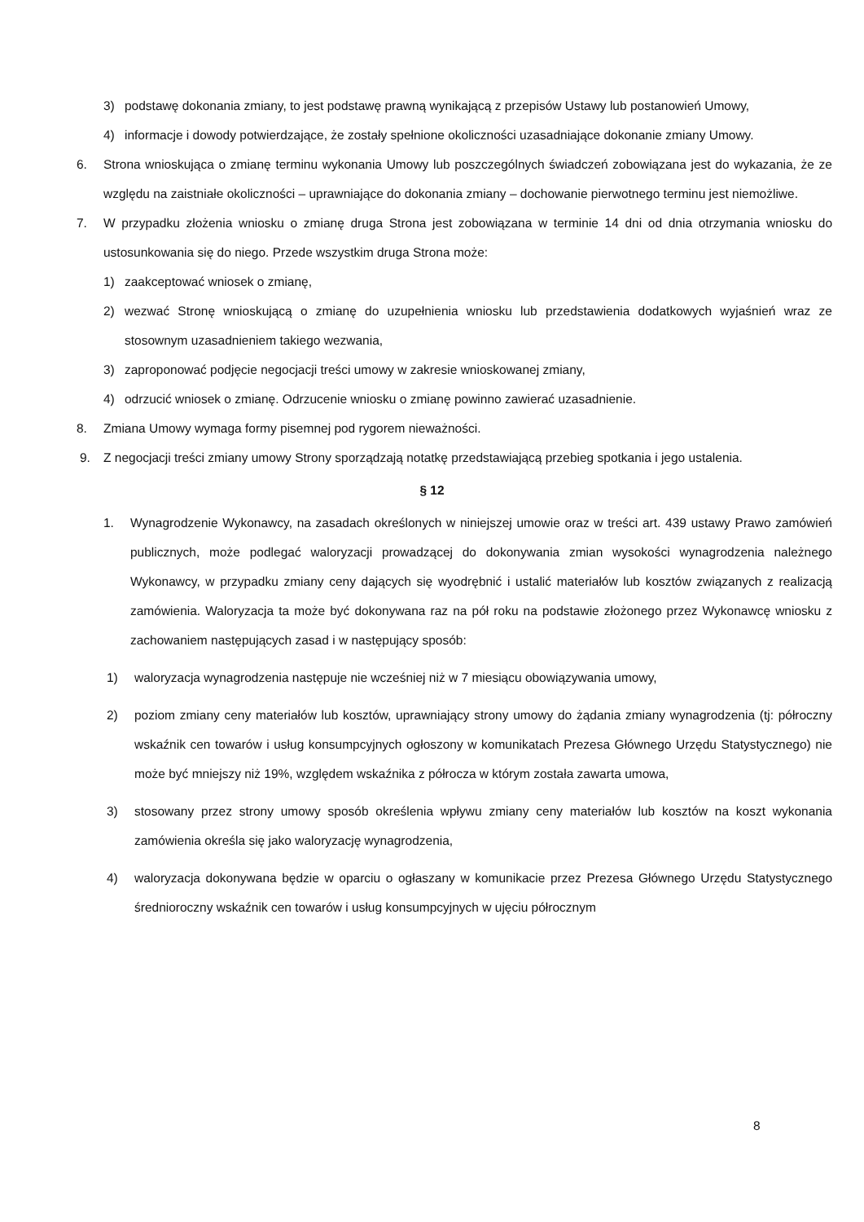3) podstawę dokonania zmiany, to jest podstawę prawną wynikającą z przepisów Ustawy lub postanowień Umowy,
4) informacje i dowody potwierdzające, że zostały spełnione okoliczności uzasadniające dokonanie zmiany Umowy.
6. Strona wnioskująca o zmianę terminu wykonania Umowy lub poszczególnych świadczeń zobowiązana jest do wykazania, że ze względu na zaistniałe okoliczności – uprawniające do dokonania zmiany – dochowanie pierwotnego terminu jest niemożliwe.
7. W przypadku złożenia wniosku o zmianę druga Strona jest zobowiązana w terminie 14 dni od dnia otrzymania wniosku do ustosunkowania się do niego. Przede wszystkim druga Strona może:
1) zaakceptować wniosek o zmianę,
2) wezwać Stronę wnioskującą o zmianę do uzupełnienia wniosku lub przedstawienia dodatkowych wyjaśnień wraz ze stosownym uzasadnieniem takiego wezwania,
3) zaproponować podjęcie negocjacji treści umowy w zakresie wnioskowanej zmiany,
4) odrzucić wniosek o zmianę. Odrzucenie wniosku o zmianę powinno zawierać uzasadnienie.
8. Zmiana Umowy wymaga formy pisemnej pod rygorem nieważności.
9. Z negocjacji treści zmiany umowy Strony sporządzają notatkę przedstawiającą przebieg spotkania i jego ustalenia.
§ 12
1. Wynagrodzenie Wykonawcy, na zasadach określonych w niniejszej umowie oraz w treści art. 439 ustawy Prawo zamówień publicznych, może podlegać waloryzacji prowadzącej do dokonywania zmian wysokości wynagrodzenia należnego Wykonawcy, w przypadku zmiany ceny dających się wyodrębnić i ustalić materiałów lub kosztów związanych z realizacją zamówienia. Waloryzacja ta może być dokonywana raz na pół roku na podstawie złożonego przez Wykonawcę wniosku z zachowaniem następujących zasad i w następujący sposób:
1) waloryzacja wynagrodzenia następuje nie wcześniej niż w 7 miesiącu obowiązywania umowy,
2) poziom zmiany ceny materiałów lub kosztów, uprawniający strony umowy do żądania zmiany wynagrodzenia (tj: półroczny wskaźnik cen towarów i usług konsumpcyjnych ogłoszony w komunikatach Prezesa Głównego Urzędu Statystycznego) nie może być mniejszy niż 19%, względem wskaźnika z półrocza w którym została zawarta umowa,
3) stosowany przez strony umowy sposób określenia wpływu zmiany ceny materiałów lub kosztów na koszt wykonania zamówienia określa się jako waloryzację wynagrodzenia,
4) waloryzacja dokonywana będzie w oparciu o ogłaszany w komunikacie przez Prezesa Głównego Urzędu Statystycznego średnioroczny wskaźnik cen towarów i usług konsumpcyjnych w ujęciu półrocznym
8